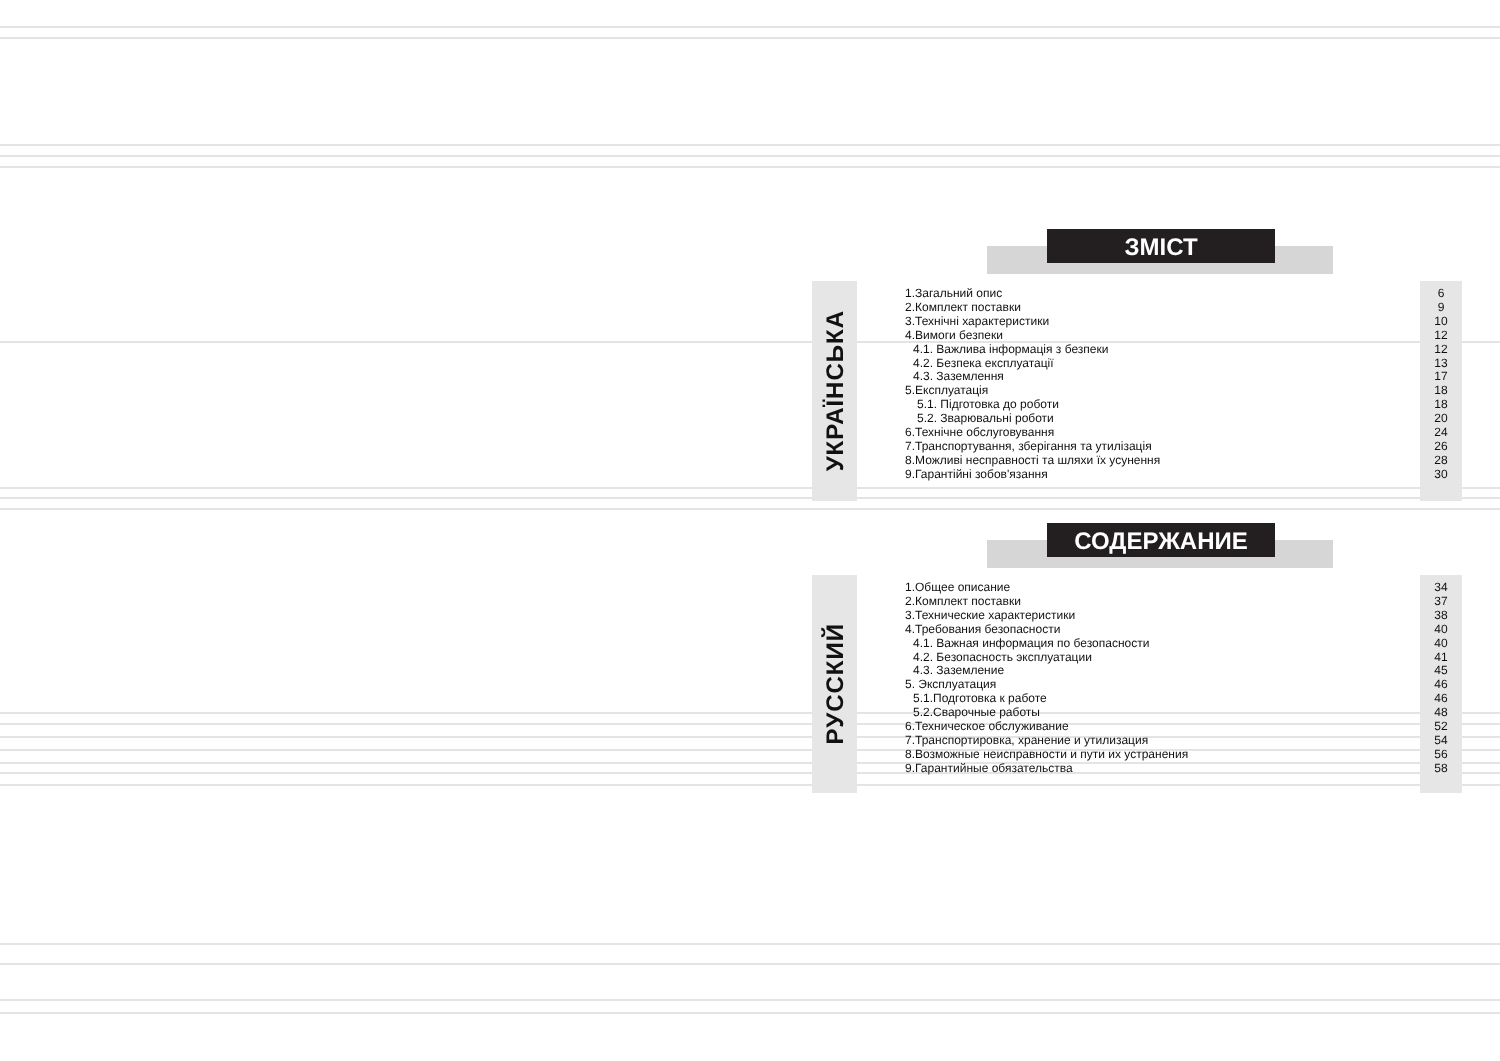ЗМІСТ
УКРАЇНСЬКА
1.Загальний опис
2.Комплект поставки
3.Технічні характеристики
4.Вимоги безпеки
4.1. Важлива інформація з безпеки
4.2. Безпека експлуатації
4.3. Заземлення
5.Експлуатація
5.1. Підготовка до роботи
5.2. Зварювальні роботи
6.Технічне обслуговування
7.Транспортування, зберігання та утилізація
8.Можливі несправності та шляхи їх усунення
9.Гарантійні зобов'язання
6
9
10
12
12
13
17
18
18
20
24
26
28
30
СОДЕРЖАНИЕ
РУССКИЙ
1.Общее описание
2.Комплект поставки
3.Технические характеристики
4.Требования безопасности
4.1. Важная информация по безопасности
4.2. Безопасность эксплуатации
4.3. Заземление
5. Эксплуатация
5.1.Подготовка к работе
5.2.Сварочные работы
6.Техническое обслуживание
7.Транспортировка, хранение и утилизация
8.Возможные неисправности и пути их устранения
9.Гарантийные обязательства
34
37
38
40
40
41
45
46
46
48
52
54
56
58